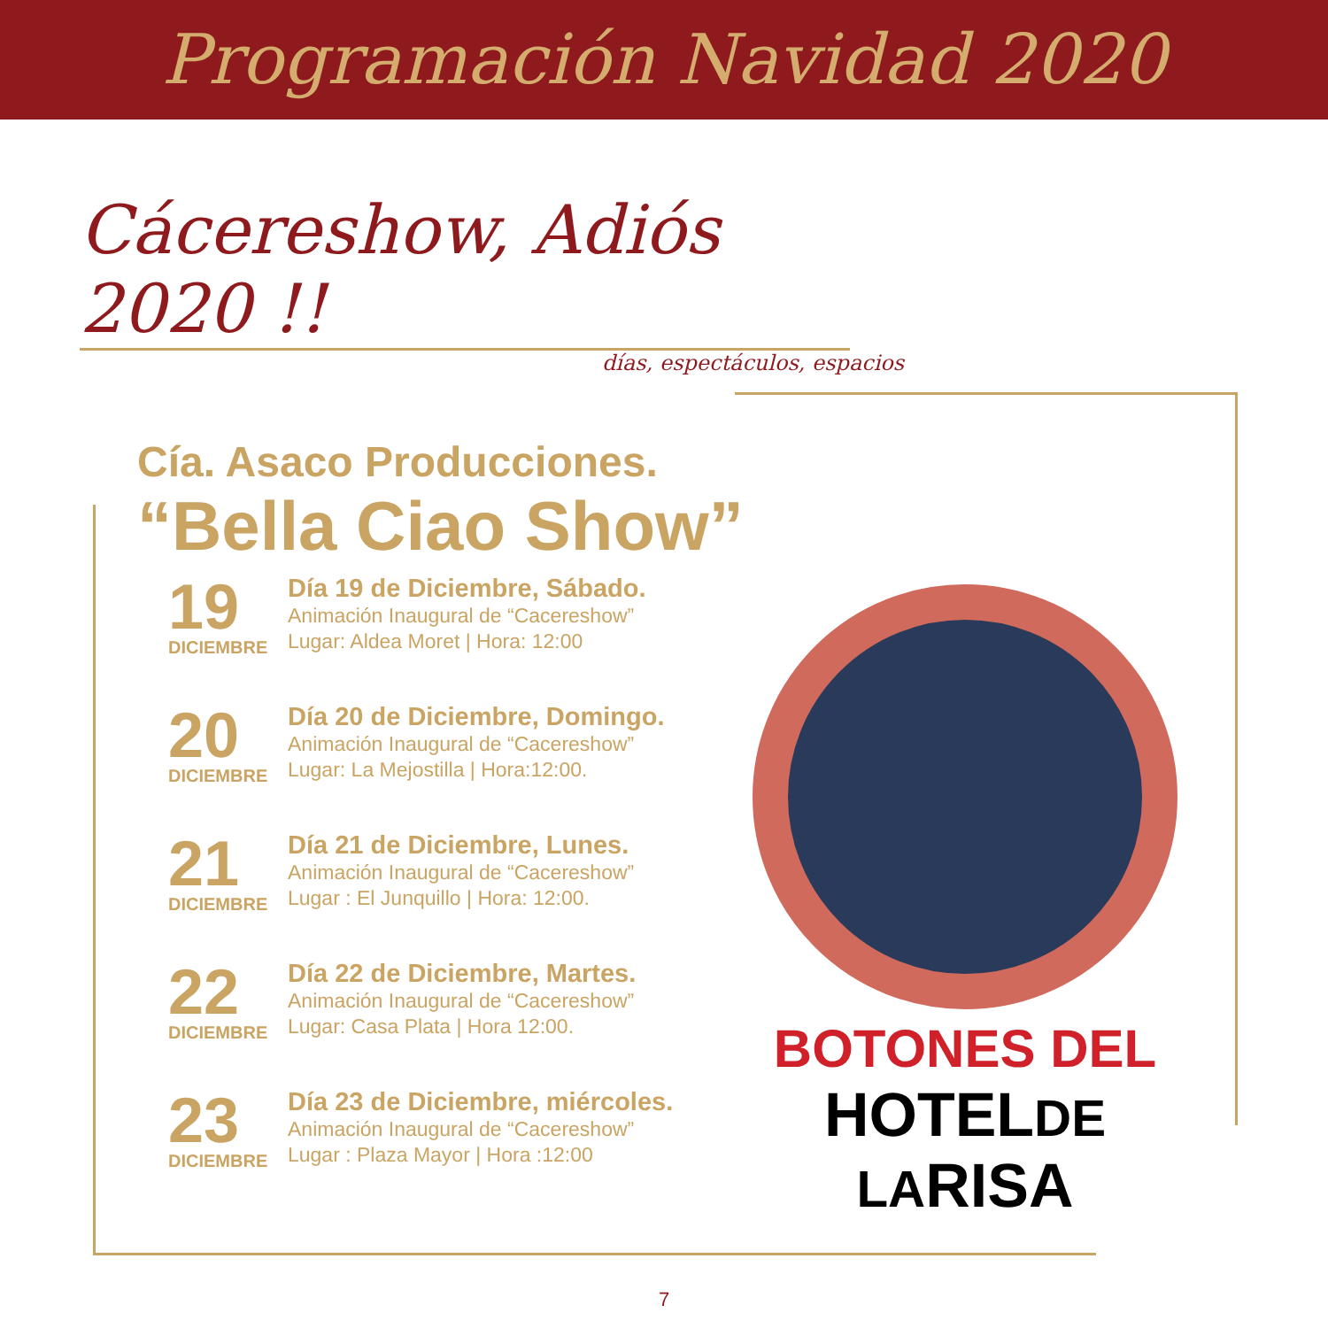Programación Navidad 2020
Cácereshow, Adiós 2020 !!
días, espectáculos, espacios
Cía. Asaco Producciones.
“Bella Ciao Show”
19
DICIEMBRE
Día 19 de Diciembre, Sábado.
Animación Inaugural de “Cacereshow”
Lugar: Aldea Moret | Hora: 12:00
20
DICIEMBRE
Día 20 de Diciembre, Domingo.
Animación Inaugural de “Cacereshow”
Lugar: La Mejostilla | Hora:12:00.
21
DICIEMBRE
Día 21 de Diciembre, Lunes.
Animación Inaugural de “Cacereshow”
Lugar : El Junquillo | Hora: 12:00.
22
DICIEMBRE
Día 22 de Diciembre, Martes.
Animación Inaugural de “Cacereshow”
Lugar: Casa Plata | Hora 12:00.
23
DICIEMBRE
Día 23 de Diciembre, miércoles.
Animación Inaugural de “Cacereshow”
Lugar : Plaza Mayor | Hora :12:00
BOTONES DEL
HOTELDE LARISA
7